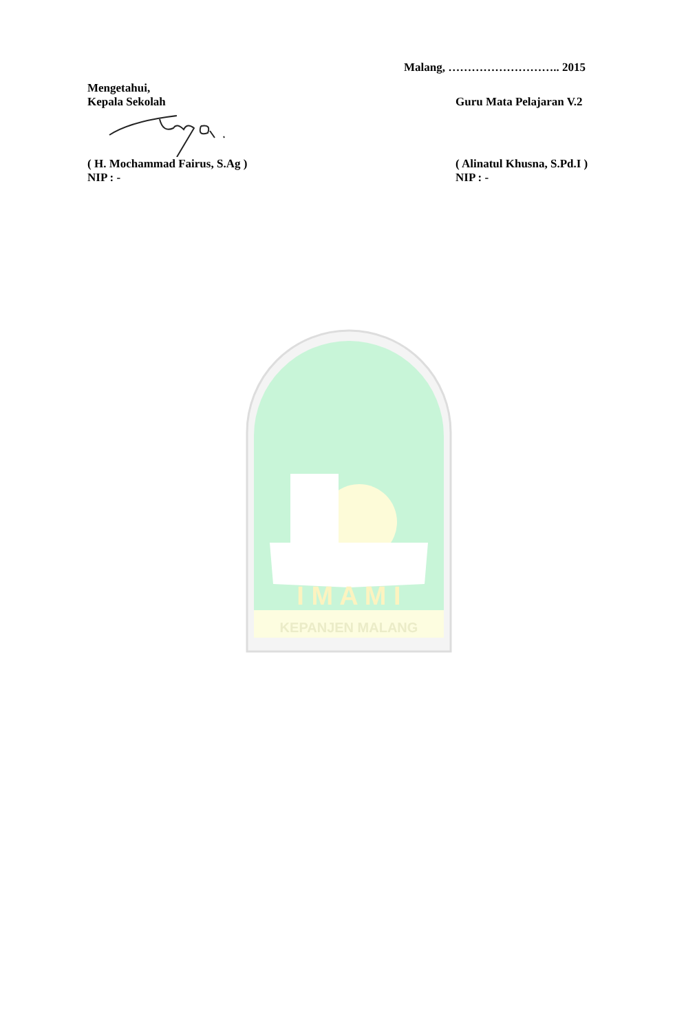Malang, ……………………….. 2015
Mengetahui,
Kepala Sekolah Guru Mata Pelajaran V.2
( H. Mochammad Fairus, S.Ag ) ( Alinatul Khusna, S.Pd.I )
NIP : - NIP : -
KEPANJEN MALANG
I M A M I